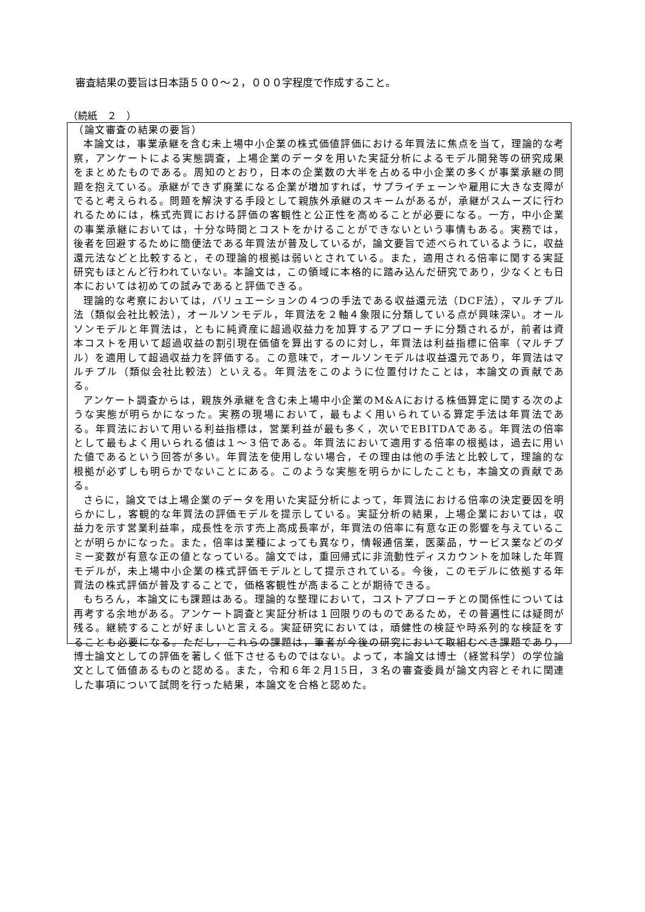審査結果の要旨は日本語５００～２，０００字程度で作成すること。
（続紙　２　）
（論文審査の結果の要旨）
本論文は，事業承継を含む未上場中小企業の株式価値評価における年買法に焦点を当て，理論的な考察，アンケートによる実態調査，上場企業のデータを用いた実証分析によるモデル開発等の研究成果をまとめたものである。周知のとおり，日本の企業数の大半を占める中小企業の多くが事業承継の問題を抱えている。承継ができず廃業になる企業が増加すれば，サプライチェーンや雇用に大きな支障がでると考えられる。問題を解決する手段として親族外承継のスキームがあるが，承継がスムーズに行われるためには，株式売買における評価の客観性と公正性を高めることが必要になる。一方，中小企業の事業承継においては，十分な時間とコストをかけることができないという事情もある。実務では，後者を回避するために簡便法である年買法が普及しているが，論文要旨で述べられているように，収益還元法などと比較すると，その理論的根拠は弱いとされている。また，適用される倍率に関する実証研究もほとんど行われていない。本論文は，この領域に本格的に踏み込んだ研究であり，少なくとも日本においては初めての試みであると評価できる。
理論的な考察においては，バリュエーションの４つの手法である収益還元法（DCF法），マルチプル法（類似会社比較法），オールソンモデル，年買法を２軸４象限に分類している点が興味深い。オールソンモデルと年買法は，ともに純資産に超過収益力を加算するアプローチに分類されるが，前者は資本コストを用いて超過収益の割引現在価値を算出するのに対し，年買法は利益指標に倍率（マルチプル）を適用して超過収益力を評価する。この意味で，オールソンモデルは収益還元であり，年買法はマルチプル（類似会社比較法）といえる。年買法をこのように位置付けたことは，本論文の貢献である。
アンケート調査からは，親族外承継を含む未上場中小企業のM&Aにおける株価算定に関する次のような実態が明らかになった。実務の現場において，最もよく用いられている算定手法は年買法である。年買法において用いる利益指標は，営業利益が最も多く，次いでEBITDAである。年買法の倍率として最もよく用いられる値は１～３倍である。年買法において適用する倍率の根拠は，過去に用いた値であるという回答が多い。年買法を使用しない場合，その理由は他の手法と比較して，理論的な根拠が必ずしも明らかでないことにある。このような実態を明らかにしたことも，本論文の貢献である。
さらに，論文では上場企業のデータを用いた実証分析によって，年買法における倍率の決定要因を明らかにし，客観的な年買法の評価モデルを提示している。実証分析の結果，上場企業においては，収益力を示す営業利益率，成長性を示す売上高成長率が，年買法の倍率に有意な正の影響を与えていることが明らかになった。また，倍率は業種によっても異なり，情報通信業，医薬品，サービス業などのダミー変数が有意な正の値となっている。論文では，重回帰式に非流動性ディスカウントを加味した年買モデルが，未上場中小企業の株式評価モデルとして提示されている。今後，このモデルに依拠する年買法の株式評価が普及することで，価格客観性が高まることが期待できる。
もちろん，本論文にも課題はある。理論的な整理において，コストアプローチとの関係性については再考する余地がある。アンケート調査と実証分析は１回限りのものであるため，その普遍性には疑問が残る。継続することが好ましいと言える。実証研究においては，頑健性の検証や時系列的な検証をすることも必要になる。ただし，これらの課題は，筆者が今後の研究において取組むべき課題であり，博士論文としての評価を著しく低下させるものではない。よって，本論文は博士（経営科学）の学位論文として価値あるものと認める。また，令和６年２月15日，３名の審査委員が論文内容とそれに関連した事項について試問を行った結果，本論文を合格と認めた。